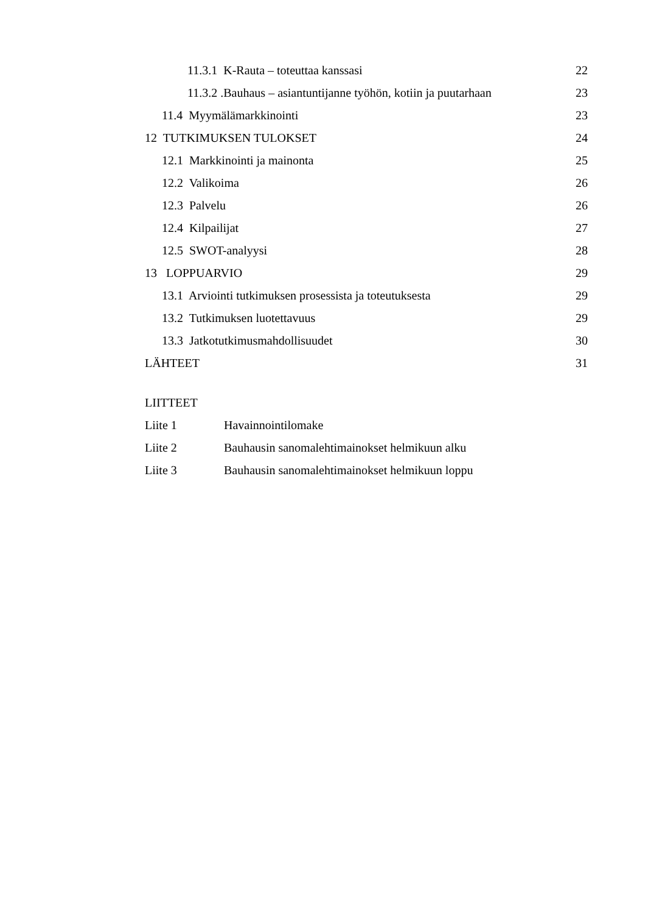11.3.1 K-Rauta – toteuttaa kanssasi 22
11.3.2 .Bauhaus – asiantuntijanne työhön, kotiin ja puutarhaan 23
11.4 Myymälämarkkinointi 23
12 TUTKIMUKSEN TULOKSET 24
12.1 Markkinointi ja mainonta 25
12.2 Valikoima 26
12.3 Palvelu 26
12.4 Kilpailijat 27
12.5 SWOT-analyysi 28
13 LOPPUARVIO 29
13.1 Arviointi tutkimuksen prosessista ja toteutuksesta 29
13.2 Tutkimuksen luotettavuus 29
13.3 Jatkotutkimusmahdollisuudet 30
LÄHTEET 31
LIITTEET
Liite 1 Havainnointilomake
Liite 2 Bauhausin sanomalehtimainokset helmikuun alku
Liite 3 Bauhausin sanomalehtimainokset helmikuun loppu